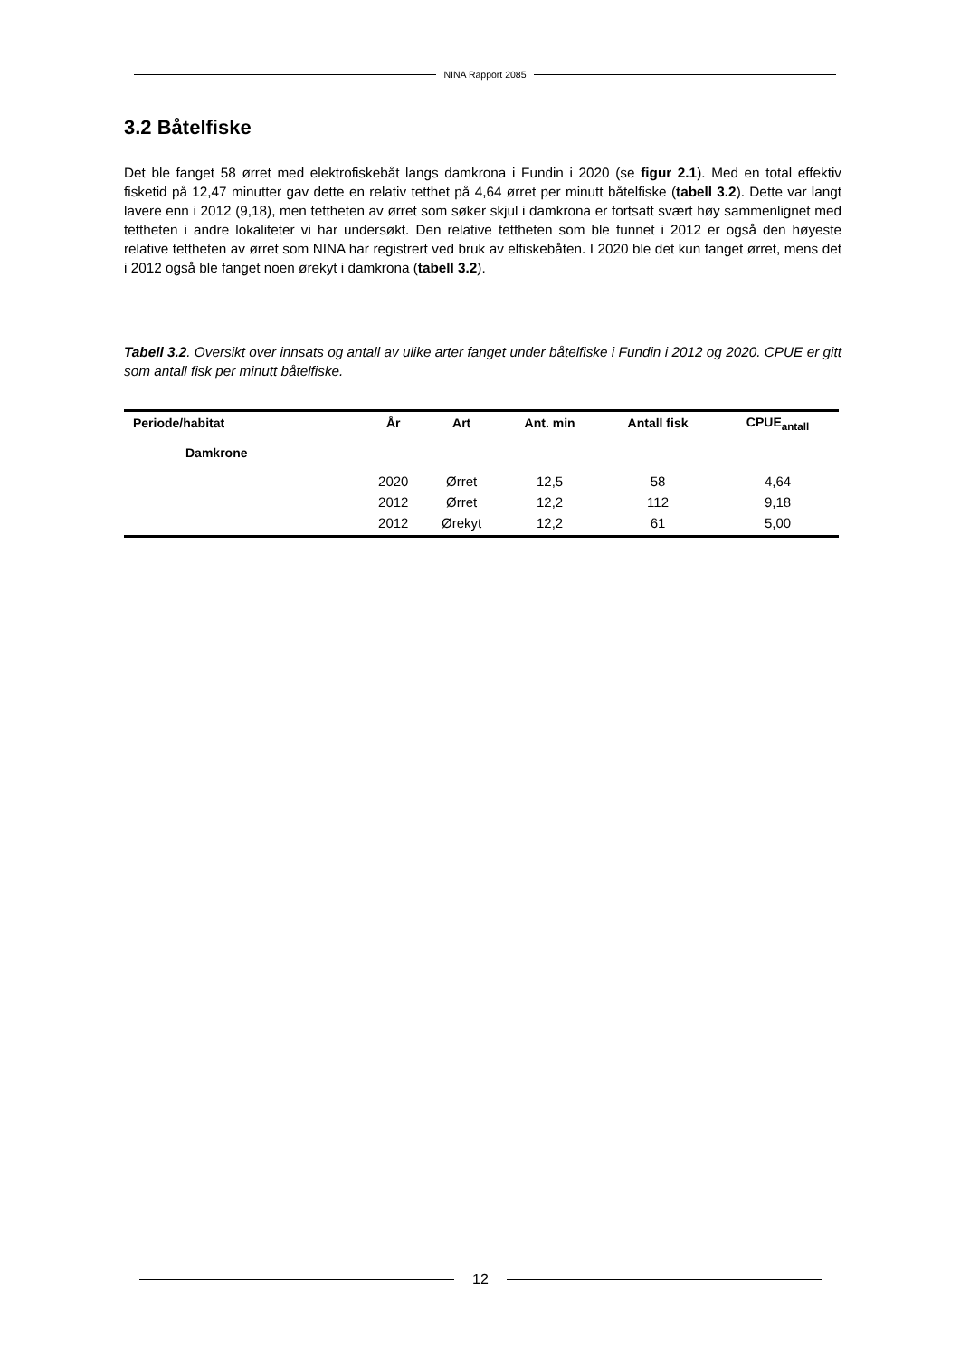NINA Rapport 2085
3.2 Båtelfiske
Det ble fanget 58 ørret med elektrofiskebåt langs damkrona i Fundin i 2020 (se figur 2.1). Med en total effektiv fisketid på 12,47 minutter gav dette en relativ tetthet på 4,64 ørret per minutt båtelfiske (tabell 3.2). Dette var langt lavere enn i 2012 (9,18), men tettheten av ørret som søker skjul i damkrona er fortsatt svært høy sammenlignet med tettheten i andre lokaliteter vi har undersøkt. Den relative tettheten som ble funnet i 2012 er også den høyeste relative tettheten av ørret som NINA har registrert ved bruk av elfiskebåten. I 2020 ble det kun fanget ørret, mens det i 2012 også ble fanget noen ørekyt i damkrona (tabell 3.2).
Tabell 3.2. Oversikt over innsats og antall av ulike arter fanget under båtelfiske i Fundin i 2012 og 2020. CPUE er gitt som antall fisk per minutt båtelfiske.
| Periode/habitat | År | Art | Ant. min | Antall fisk | CPUE<sub>antall</sub> |
| --- | --- | --- | --- | --- | --- |
| Damkrone | | | | | |
| | 2020 | Ørret | 12,5 | 58 | 4,64 |
| | 2012 | Ørret | 12,2 | 112 | 9,18 |
| | 2012 | Ørekyt | 12,2 | 61 | 5,00 |
12